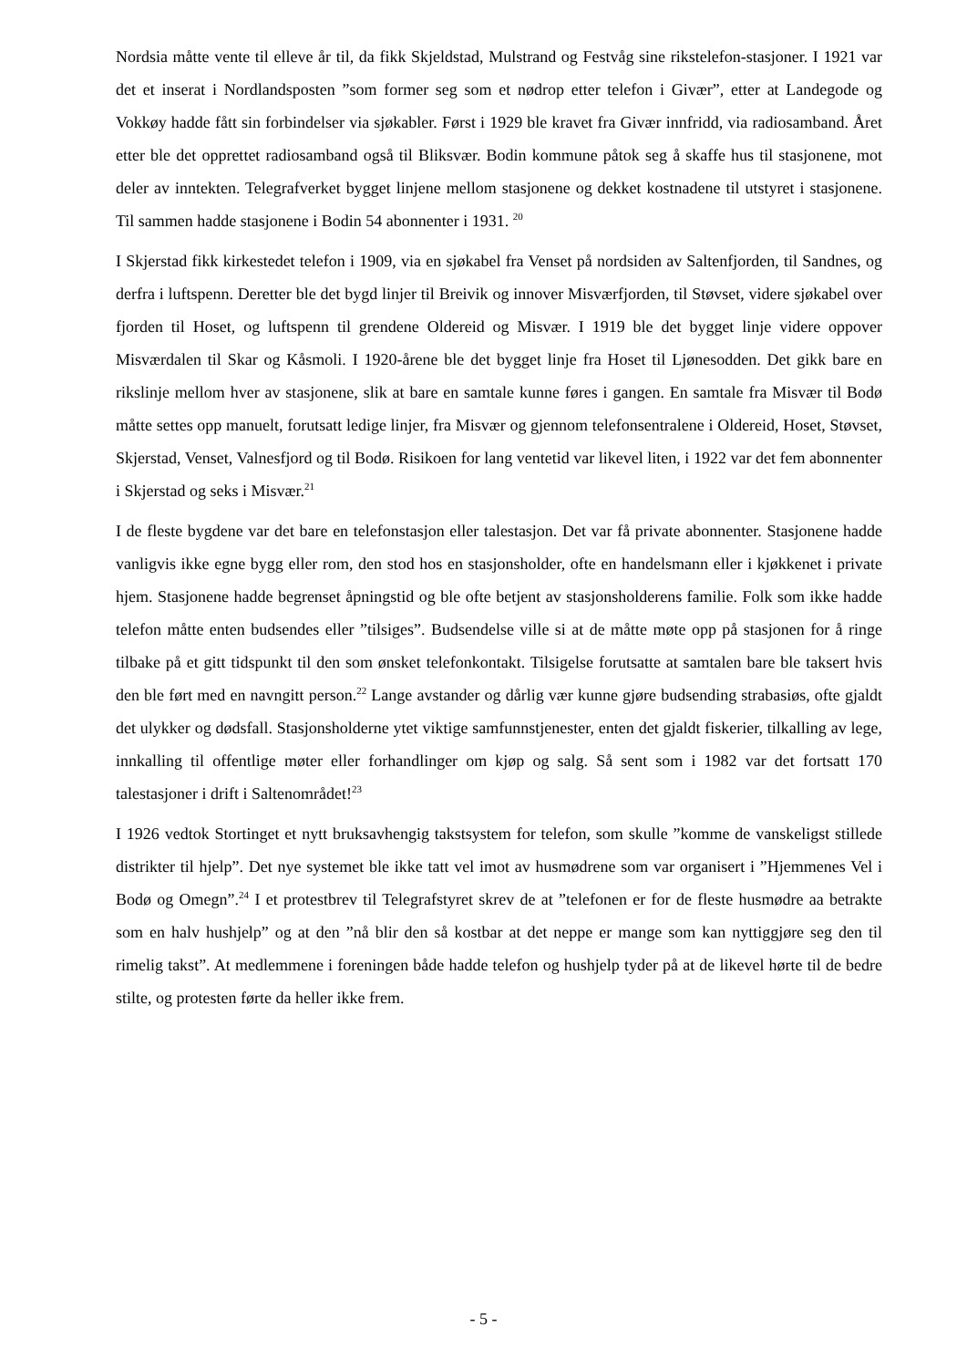Nordsia måtte vente til elleve år til, da fikk Skjeldstad, Mulstrand og Festvåg sine rikstelefon-stasjoner. I 1921 var det et inserat i Nordlandsposten ”som former seg som et nødrop etter telefon i Givær”, etter at Landegode og Vokkøy hadde fått sin forbindelser via sjøkabler. Først i 1929 ble kravet fra Givær innfridd, via radiosamband. Året etter ble det opprettet radiosamband også til Bliksvær. Bodin kommune påtok seg å skaffe hus til stasjonene, mot deler av inntekten. Telegrafverket bygget linjene mellom stasjonene og dekket kostnadene til utstyret i stasjonene. Til sammen hadde stasjonene i Bodin 54 abonnenter i 1931. <sup>20</sup>
I Skjerstad fikk kirkestedet telefon i 1909, via en sjøkabel fra Venset på nordsiden av Saltenfjorden, til Sandnes, og derfra i luftspenn. Deretter ble det bygd linjer til Breivik og innover Misværfjorden, til Støvset, videre sjøkabel over fjorden til Hoset, og luftspenn til grendene Oldereid og Misvær. I 1919 ble det bygget linje videre oppover Misværdalen til Skar og Kåsmoli. I 1920-årene ble det bygget linje fra Hoset til Ljønesodden. Det gikk bare en rikslinje mellom hver av stasjonene, slik at bare en samtale kunne føres i gangen. En samtale fra Misvær til Bodø måtte settes opp manuelt, forutsatt ledige linjer, fra Misvær og gjennom telefonsentralene i Oldereid, Hoset, Støvset, Skjerstad, Venset, Valnesfjord og til Bodø. Risikoen for lang ventetid var likevel liten, i 1922 var det fem abonnenter i Skjerstad og seks i Misvær.<sup>21</sup>
I de fleste bygdene var det bare en telefonstasjon eller talestasjon. Det var få private abonnenter. Stasjonene hadde vanligvis ikke egne bygg eller rom, den stod hos en stasjonsholder, ofte en handelsmann eller i kjøkkenet i private hjem. Stasjonene hadde begrenset åpningstid og ble ofte betjent av stasjonsholderens familie. Folk som ikke hadde telefon måtte enten budsendes eller ”tilsiges”. Budsendelse ville si at de måtte møte opp på stasjonen for å ringe tilbake på et gitt tidspunkt til den som ønsket telefonkontakt. Tilsigelse forutsatte at samtalen bare ble taksert hvis den ble ført med en navngitt person.<sup>22</sup> Lange avstander og dårlig vær kunne gjøre budsending strabasiøs, ofte gjaldt det ulykker og dødsfall. Stasjonsholderne ytet viktige samfunnstjenester, enten det gjaldt fiskerier, tilkalling av lege, innkalling til offentlige møter eller forhandlinger om kjøp og salg. Så sent som i 1982 var det fortsatt 170 talestasjoner i drift i Saltenområdet!<sup>23</sup>
I 1926 vedtok Stortinget et nytt bruksavhengig takstsystem for telefon, som skulle ”komme de vanskeligst stillede distrikter til hjelp”. Det nye systemet ble ikke tatt vel imot av husmødrene som var organisert i ”Hjemmenes Vel i Bodø og Omegn”.<sup>24</sup> I et protestbrev til Telegrafstyret skrev de at ”telefonen er for de fleste husmødre aa betrakte som en halv hushjelp” og at den ”nå blir den så kostbar at det neppe er mange som kan nyttiggjøre seg den til rimelig takst”. At medlemmene i foreningen både hadde telefon og hushjelp tyder på at de likevel hørte til de bedre stilte, og protesten førte da heller ikke frem.
- 5 -